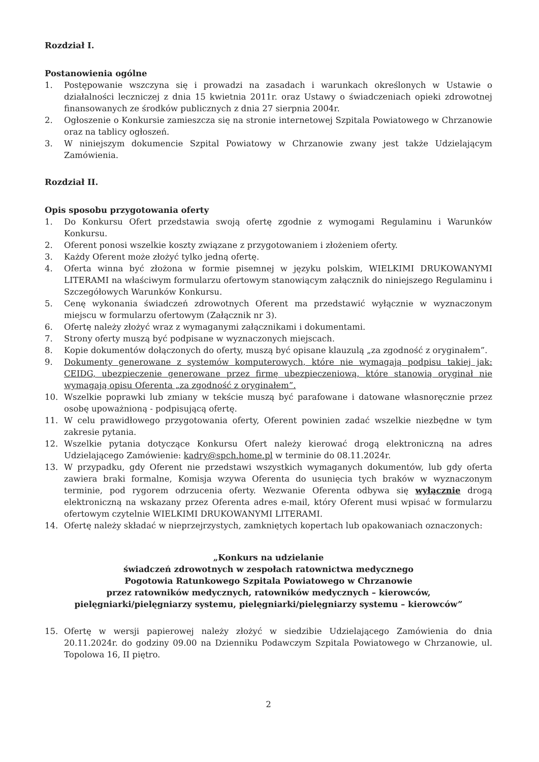Rozdział I.
Postanowienia ogólne
1. Postępowanie wszczyna się i prowadzi na zasadach i warunkach określonych w Ustawie o działalności leczniczej z dnia 15 kwietnia 2011r. oraz Ustawy o świadczeniach opieki zdrowotnej finansowanych ze środków publicznych z dnia 27 sierpnia 2004r.
2. Ogłoszenie o Konkursie zamieszcza się na stronie internetowej Szpitala Powiatowego w Chrzanowie oraz na tablicy ogłoszeń.
3. W niniejszym dokumencie Szpital Powiatowy w Chrzanowie zwany jest także Udzielającym Zamówienia.
Rozdział II.
Opis sposobu przygotowania oferty
1. Do Konkursu Ofert przedstawia swoją ofertę zgodnie z wymogami Regulaminu i Warunków Konkursu.
2. Oferent ponosi wszelkie koszty związane z przygotowaniem i złożeniem oferty.
3. Każdy Oferent może złożyć tylko jedną ofertę.
4. Oferta winna być złożona w formie pisemnej w języku polskim, WIELKIMI DRUKOWANYMI LITERAMI na właściwym formularzu ofertowym stanowiącym załącznik do niniejszego Regulaminu i Szczegółowych Warunków Konkursu.
5. Cenę wykonania świadczeń zdrowotnych Oferent ma przedstawić wyłącznie w wyznaczonym miejscu w formularzu ofertowym (Załącznik nr 3).
6. Ofertę należy złożyć wraz z wymaganymi załącznikami i dokumentami.
7. Strony oferty muszą być podpisane w wyznaczonych miejscach.
8. Kopie dokumentów dołączonych do oferty, muszą być opisane klauzulą „za zgodność z oryginałem”.
9. Dokumenty generowane z systemów komputerowych, które nie wymagają podpisu takiej jak: CEIDG, ubezpieczenie generowane przez firmę ubezpieczeniową, które stanowią oryginał nie wymagają opisu Oferenta „za zgodność z oryginałem”.
10. Wszelkie poprawki lub zmiany w tekście muszą być parafowane i datowane własnoręcznie przez osobę upoważnioną - podpisującą ofertę.
11. W celu prawidłowego przygotowania oferty, Oferent powinien zadać wszelkie niezbędne w tym zakresie pytania.
12. Wszelkie pytania dotyczące Konkursu Ofert należy kierować drogą elektroniczną na adres Udzielającego Zamówienie: kadry@spch.home.pl w terminie do 08.11.2024r.
13. W przypadku, gdy Oferent nie przedstawi wszystkich wymaganych dokumentów, lub gdy oferta zawiera braki formalne, Komisja wzywa Oferenta do usunięcia tych braków w wyznaczonym terminie, pod rygorem odrzucenia oferty. Wezwanie Oferenta odbywa się wyłącznie drogą elektroniczną na wskazany przez Oferenta adres e-mail, który Oferent musi wpisać w formularzu ofertowym czytelnie WIELKIMI DRUKOWANYMI LITERAMI.
14. Ofertę należy składać w nieprzejrzystych, zamkniętych kopertach lub opakowaniach oznaczonych:
„Konkurs na udzielanie
świadczeń zdrowotnych w zespołach ratownictwa medycznego
Pogotowia Ratunkowego Szpitala Powiatowego w Chrzanowie
przez ratowników medycznych, ratowników medycznych – kierowców,
pielęgniarki/pielęgniarzy systemu, pielęgniarki/pielęgniarzy systemu – kierowców”
15. Ofertę w wersji papierowej należy złożyć w siedzibie Udzielającego Zamówienia do dnia 20.11.2024r. do godziny 09.00 na Dzienniku Podawczym Szpitala Powiatowego w Chrzanowie, ul. Topolowa 16, II piętro.
2